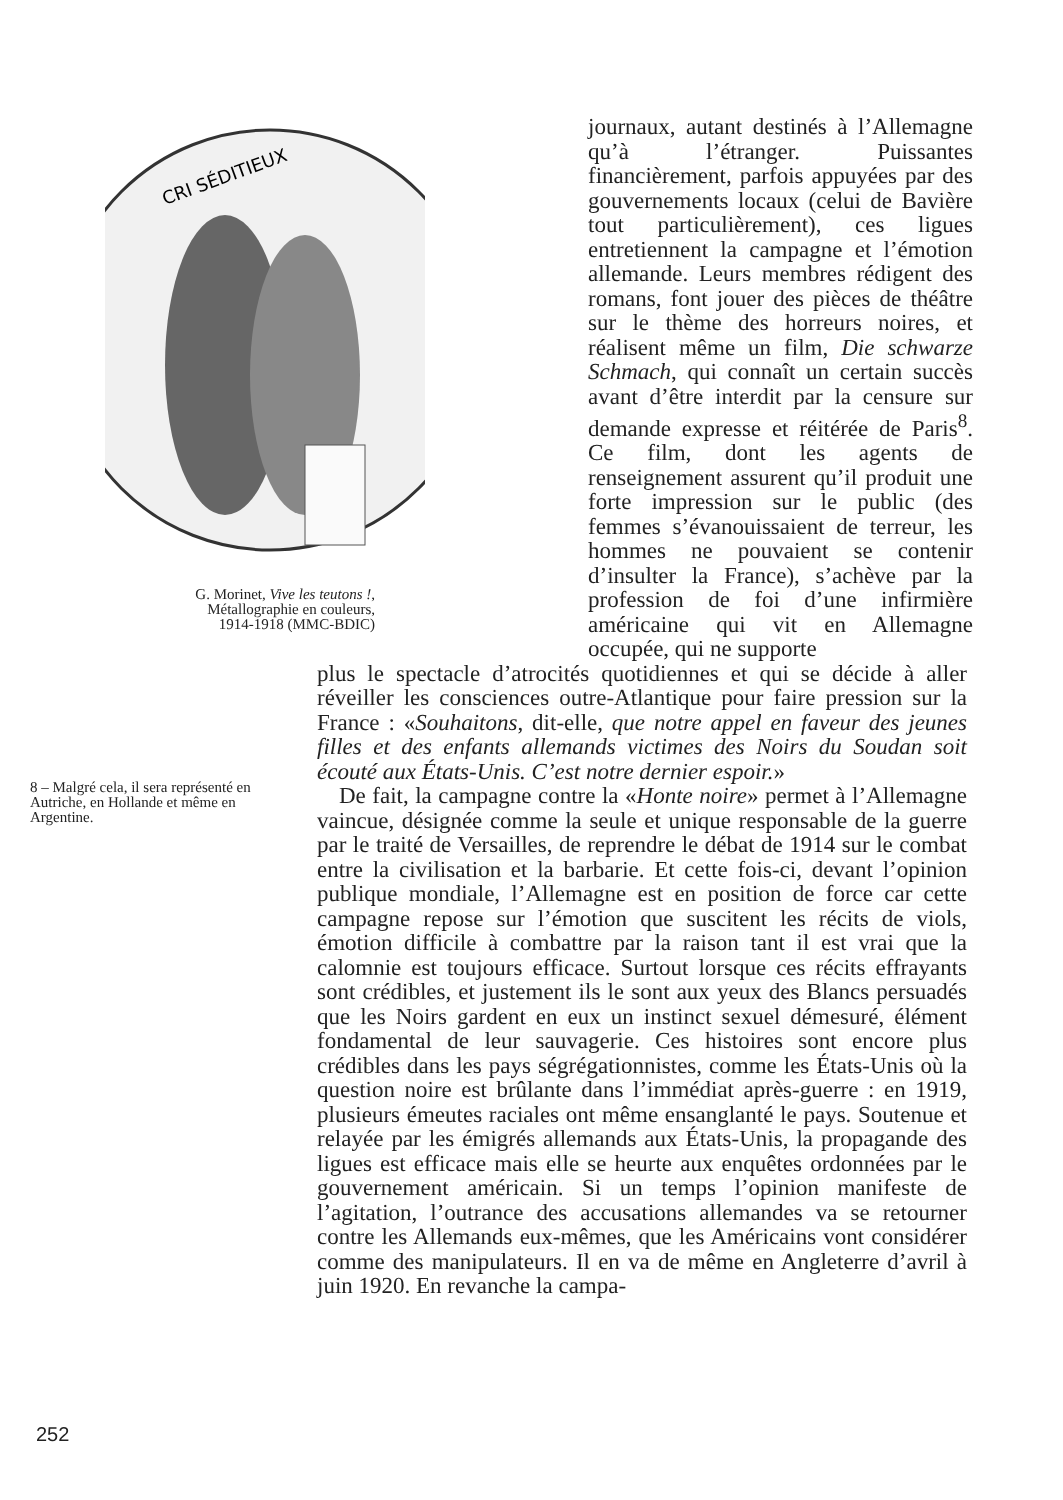CRI SÉDITIEUX
G. Morinet, Vive les teutons !, Métallographie en couleurs, 1914-1918 (MMC-BDIC)
journaux, autant destinés à l’Allemagne qu’à l’étranger. Puissantes financièrement, parfois appuyées par des gouvernements locaux (celui de Bavière tout particulièrement), ces ligues entretiennent la campagne et l’émotion allemande. Leurs membres rédigent des romans, font jouer des pièces de théâtre sur le thème des horreurs noires, et réalisent même un film, Die schwarze Schmach, qui connaît un certain succès avant d’être interdit par la censure sur demande expresse et réitérée de Paris<sup>8</sup>. Ce film, dont les agents de renseignement assurent qu’il produit une forte impression sur le public (des femmes s’évanouissaient de terreur, les hommes ne pouvaient se contenir d’insulter la France), s’achève par la profession de foi d’une infirmière américaine qui vit en Allemagne occupée, qui ne supporte
plus le spectacle d’atrocités quotidiennes et qui se décide à aller réveiller les consciences outre-Atlantique pour faire pression sur la France : «Souhaitons, dit-elle, que notre appel en faveur des jeunes filles et des enfants allemands victimes des Noirs du Soudan soit écouté aux États-Unis. C’est notre dernier espoir.»
De fait, la campagne contre la «Honte noire» permet à l’Allemagne vaincue, désignée comme la seule et unique responsable de la guerre par le traité de Versailles, de reprendre le débat de 1914 sur le combat entre la civilisation et la barbarie. Et cette fois-ci, devant l’opinion publique mondiale, l’Allemagne est en position de force car cette campagne repose sur l’émotion que suscitent les récits de viols, émotion difficile à combattre par la raison tant il est vrai que la calomnie est toujours efficace. Surtout lorsque ces récits effrayants sont crédibles, et justement ils le sont aux yeux des Blancs persuadés que les Noirs gardent en eux un instinct sexuel démesuré, élément fondamental de leur sauvagerie. Ces histoires sont encore plus crédibles dans les pays ségrégationnistes, comme les États-Unis où la question noire est brûlante dans l’immédiat après-guerre : en 1919, plusieurs émeutes raciales ont même ensanglanté le pays. Soutenue et relayée par les émigrés allemands aux États-Unis, la propagande des ligues est efficace mais elle se heurte aux enquêtes ordonnées par le gouvernement américain. Si un temps l’opinion manifeste de l’agitation, l’outrance des accusations allemandes va se retourner contre les Allemands eux-mêmes, que les Américains vont considérer comme des manipulateurs. Il en va de même en Angleterre d’avril à juin 1920. En revanche la campa-
8 – Malgré cela, il sera représenté en Autriche, en Hollande et même en Argentine.
252